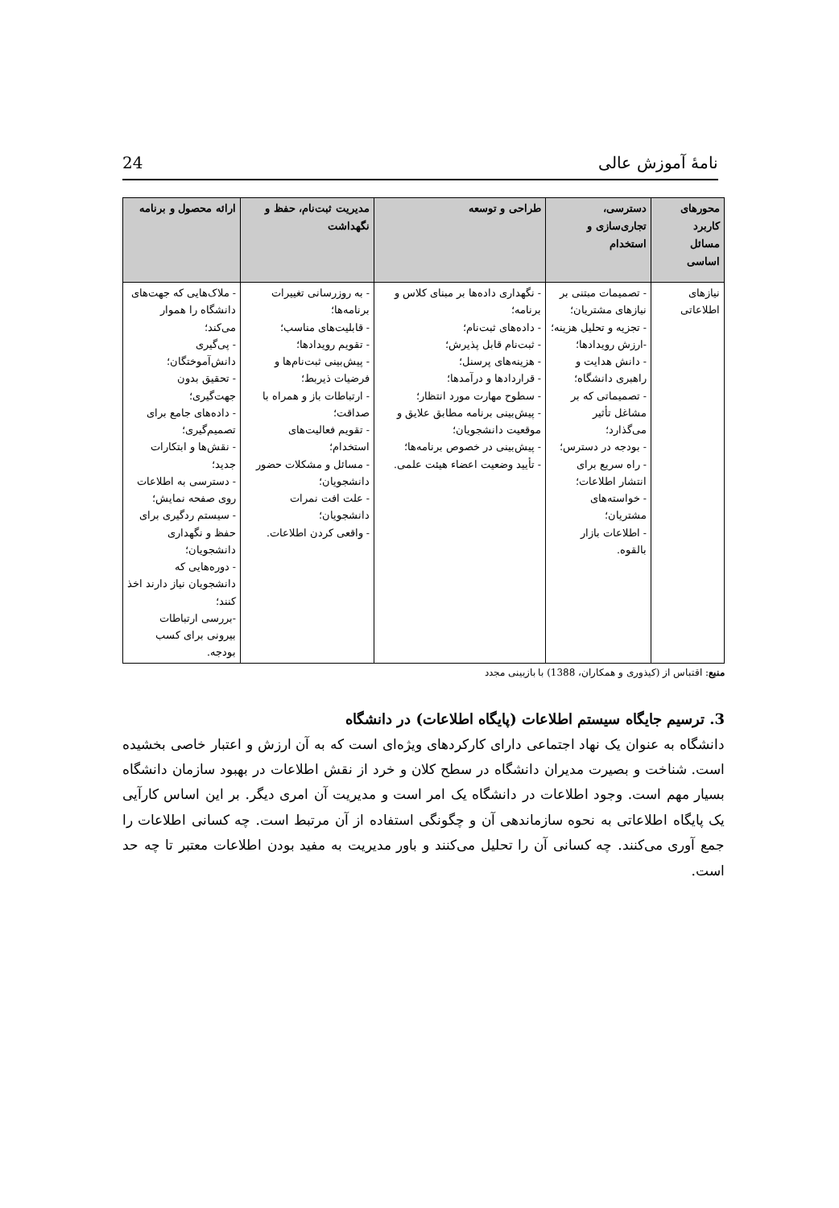24 نامهٔ آموزش عالی
| محورهای کاربرد مسائل اساسی | دسترسی، تجاری‌سازی و استخدام | طراحی و توسعه | مدیریت ثبت‌نام، حفظ و نگهداشت | ارائه محصول و برنامه |
| --- | --- | --- | --- | --- |
| نیازهای اطلاعاتی | - تصمیمات مبتنی بر نیازهای مشتریان؛ - تجزیه و تحلیل هزینه؛ -ارزش رویدادها؛ - دانش هدایت و راهبری دانشگاه؛ - تصمیماتی که بر مشاغل تأثیر می‌گذارد؛ - بودجه در دسترس؛ - راه سریع برای انتشار اطلاعات؛ - خواسته‌های مشتریان؛ - اطلاعات بازار بالقوه. | - نگهداری داده‌ها بر مبنای کلاس و برنامه؛ - داده‌های ثبت‌نام؛ - ثبت‌نام قابل پذیرش؛ - هزینه‌های پرسنل؛ - قراردادها و درآمدها؛ - سطوح مهارت مورد انتظار؛ - پیش‌بینی برنامه مطابق علایق و موقعیت دانشجویان؛ - پیش‌بینی در خصوص برنامه‌ها؛ - تأیید وضعیت اعضاء هیئت علمی. | - به روزرسانی تغییرات برنامه‌ها؛ - قابلیت‌های مناسب؛ - تقویم رویدادها؛ - پیش‌بینی ثبت‌نام‌ها و فرضیات ذیربط؛ - ارتباطات باز و همراه با صداقت؛ - تقویم فعالیت‌های استخدام؛ - مسائل و مشکلات حضور دانشجویان؛ - علت افت نمرات دانشجویان؛ - واقعی کردن اطلاعات. | - ملاک‌هایی که جهت‌های دانشگاه را هموار می‌کند؛ - پی‌گیری دانش‌آموختگان؛ - تحقیق بدون جهت‌گیری؛ - داده‌های جامع برای تصمیم‌گیری؛ - نقش‌ها و ابتکارات جدید؛ - دسترسی به اطلاعات روی صفحه نمایش؛ - سیستم ردگیری برای حفظ و نگهداری دانشجویان؛ - دوره‌هایی که دانشجویان نیاز دارند اخذ کنند؛ -بررسی ارتباطات بیرونی برای کسب بودجه. |
منبع: اقتباس از (کیذوری و همکاران، 1388) با بازبینی مجدد
3. ترسیم جایگاه سیستم اطلاعات (پایگاه اطلاعات) در دانشگاه
دانشگاه به عنوان یک نهاد اجتماعی دارای کارکردهای ویژه‌ای است که به آن ارزش و اعتبار خاصی بخشیده است. شناخت و بصیرت مدیران دانشگاه در سطح کلان و خرد از نقش اطلاعات در بهبود سازمان دانشگاه بسیار مهم است. وجود اطلاعات در دانشگاه یک امر است و مدیریت آن امری دیگر. بر این اساس کارآیی یک پایگاه اطلاعاتی به نحوه سازماندهی آن و چگونگی استفاده از آن مرتبط است. چه کسانی اطلاعات را جمع آوری می‌کنند. چه کسانی آن را تحلیل می‌کنند و باور مدیریت به مفید بودن اطلاعات معتبر تا چه حد است.